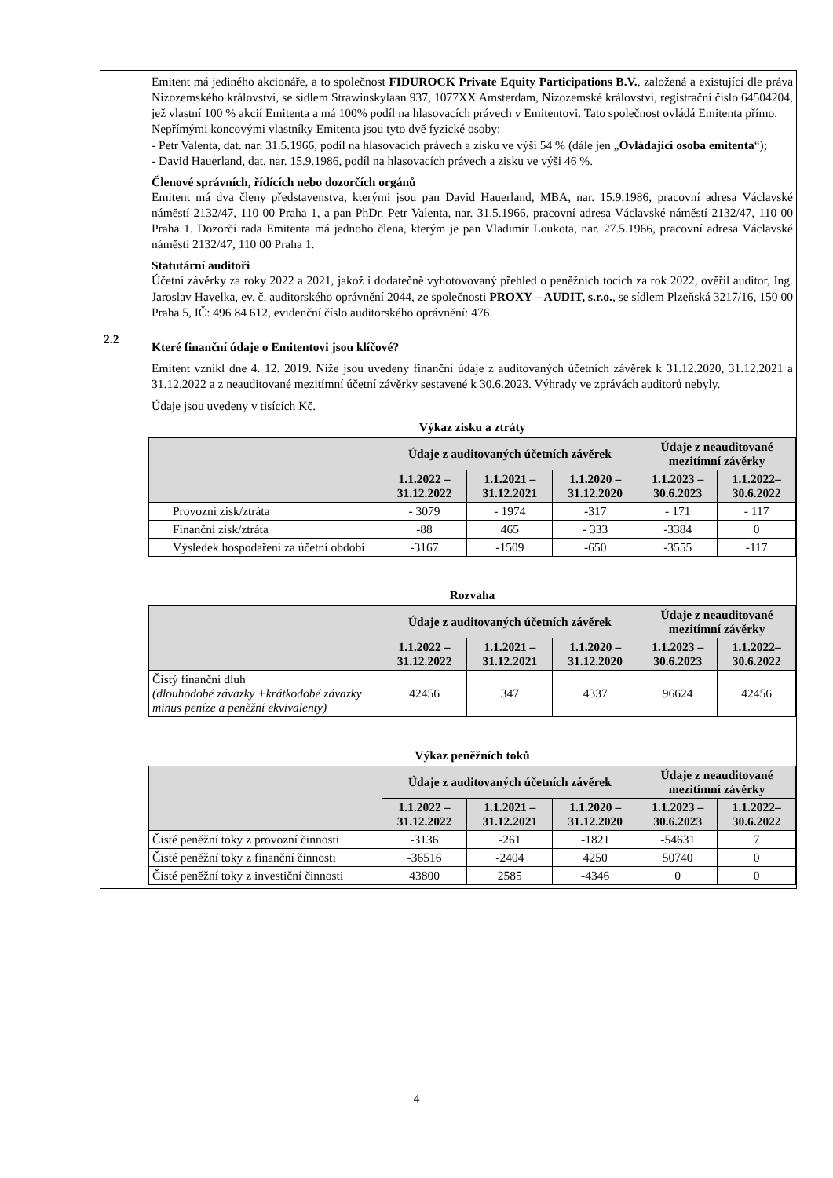| | Emitent má jediného akcionáře, a to společnost FIDUROCK Private Equity Participations B.V. , založená a existující dle práva Nizozemského království, se sídlem Strawinskylaan 937, 1077XX Amsterdam, Nizozemské království, registrační číslo 64504204, jež vlastní 100 % akcií Emitenta a má 100% podíl na hlasovacích právech v Emitentovi. Tato společnost ovládá Emitenta přímo. Nepřímými koncovými vlastníky Emitenta jsou tyto dvě fyzické osoby: - Petr Valenta, dat. nar. 31.5.1966, podíl na hlasovacích právech a zisku ve výši 54 % (dále jen „ Ovládající osoba emitenta “); - David Hauerland, dat. nar. 15.9.1986, podíl na hlasovacích právech a zisku ve výši 46 %. Členové správních, řídících nebo dozorčích orgánů Emitent má dva členy představenstva, kterými jsou pan David Hauerland, MBA, nar. 15.9.1986, pracovní adresa Václavské náměstí 2132/47, 110 00 Praha 1, a pan PhDr. Petr Valenta, nar. 31.5.1966, pracovní adresa Václavské náměstí 2132/47, 110 00 Praha 1. Dozorčí rada Emitenta má jednoho člena, kterým je pan Vladimír Loukota, nar. 27.5.1966, pracovní adresa Václavské náměstí 2132/47, 110 00 Praha 1. Statutární auditoři Účetní závěrky za roky 2022 a 2021, jakož i dodatečně vyhotovovaný přehled o peněžních tocích za rok 2022, ověřil auditor, Ing. Jaroslav Havelka, ev. č. auditorského oprávnění 2044, ze společnosti PROXY – AUDIT, s.r.o. , se sídlem Plzeňská 3217/16, 150 00 Praha 5, IČ: 496 84 612, evidenční číslo auditorského oprávnění: 476. |
| 2.2 | Které finanční údaje o Emitentovi jsou klíčové? Emitent vznikl dne 4. 12. 2019. Níže jsou uvedeny finanční údaje z auditovaných účetních závěrek k 31.12.2020, 31.12.2021 a 31.12.2022 a z neauditované mezitímní účetní závěrky sestavené k 30.6.2023. Výhrady ve zprávách auditorů nebyly. Údaje jsou uvedeny v tisících Kč. Výkaz zisku a ztráty / / Údaje z auditovaných účetních závěrek / / / Údaje z neauditované mezitímní závěrky / / / --- / --- / --- / --- / --- / --- / / / 1.1.2022 – 31.12.2022 / 1.1.2021 – 31.12.2021 / 1.1.2020 – 31.12.2020 / 1.1.2023 – 30.6.2023 / 1.1.2022– 30.6.2022 / / Provozní zisk/ztráta / - 3079 / - 1974 / -317 / - 171 / - 117 / / Finanční zisk/ztráta / -88 / 465 / - 333 / -3384 / 0 / / Výsledek hospodaření za účetní období / -3167 / -1509 / -650 / -3555 / -117 / Rozvaha / / Údaje z auditovaných účetních závěrek / / / Údaje z neauditované mezitímní závěrky / / / --- / --- / --- / --- / --- / --- / / / 1.1.2022 – 31.12.2022 / 1.1.2021 – 31.12.2021 / 1.1.2020 – 31.12.2020 / 1.1.2023 – 30.6.2023 / 1.1.2022– 30.6.2022 / / Čistý finanční dluh (dlouhodobé závazky +krátkodobé závazky minus peníze a peněžní ekvivalenty) / 42456 / 347 / 4337 / 96624 / 42456 / Výkaz peněžních toků / / Údaje z auditovaných účetních závěrek / / / Údaje z neauditované mezitímní závěrky / / / --- / --- / --- / --- / --- / --- / / / 1.1.2022 – 31.12.2022 / 1.1.2021 – 31.12.2021 / 1.1.2020 – 31.12.2020 / 1.1.2023 – 30.6.2023 / 1.1.2022– 30.6.2022 / / Čisté peněžní toky z provozní činnosti / -3136 / -261 / -1821 / -54631 / 7 / / Čisté peněžní toky z finanční činnosti / -36516 / -2404 / 4250 / 50740 / 0 / / Čisté peněžní toky z investiční činnosti / 43800 / 2585 / -4346 / 0 / 0 / |
4